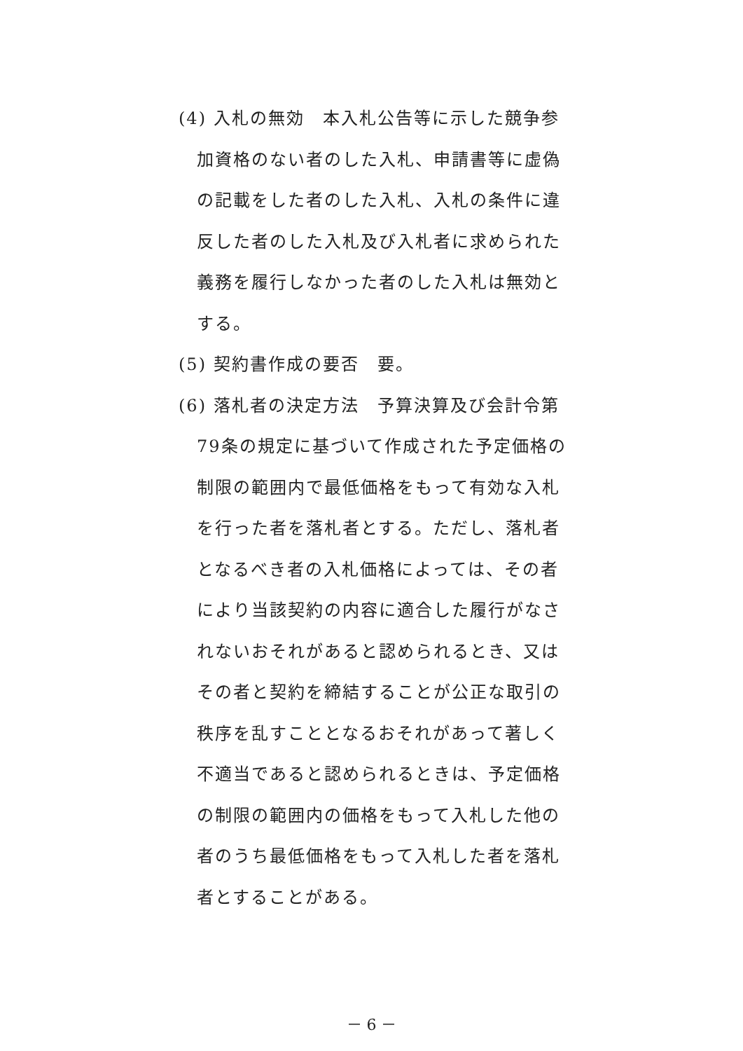(4) 入札の無効　本入札公告等に示した競争参加資格のない者のした入札、申請書等に虚偽の記載をした者のした入札、入札の条件に違反した者のした入札及び入札者に求められた義務を履行しなかった者のした入札は無効とする。
(5) 契約書作成の要否　要。
(6) 落札者の決定方法　予算決算及び会計令第79条の規定に基づいて作成された予定価格の制限の範囲内で最低価格をもって有効な入札を行った者を落札者とする。ただし、落札者となるべき者の入札価格によっては、その者により当該契約の内容に適合した履行がなされないおそれがあると認められるとき、又はその者と契約を締結することが公正な取引の秩序を乱すこととなるおそれがあって著しく不適当であると認められるときは、予定価格の制限の範囲内の価格をもって入札した他の者のうち最低価格をもって入札した者を落札者とすることがある。
－ 6 －